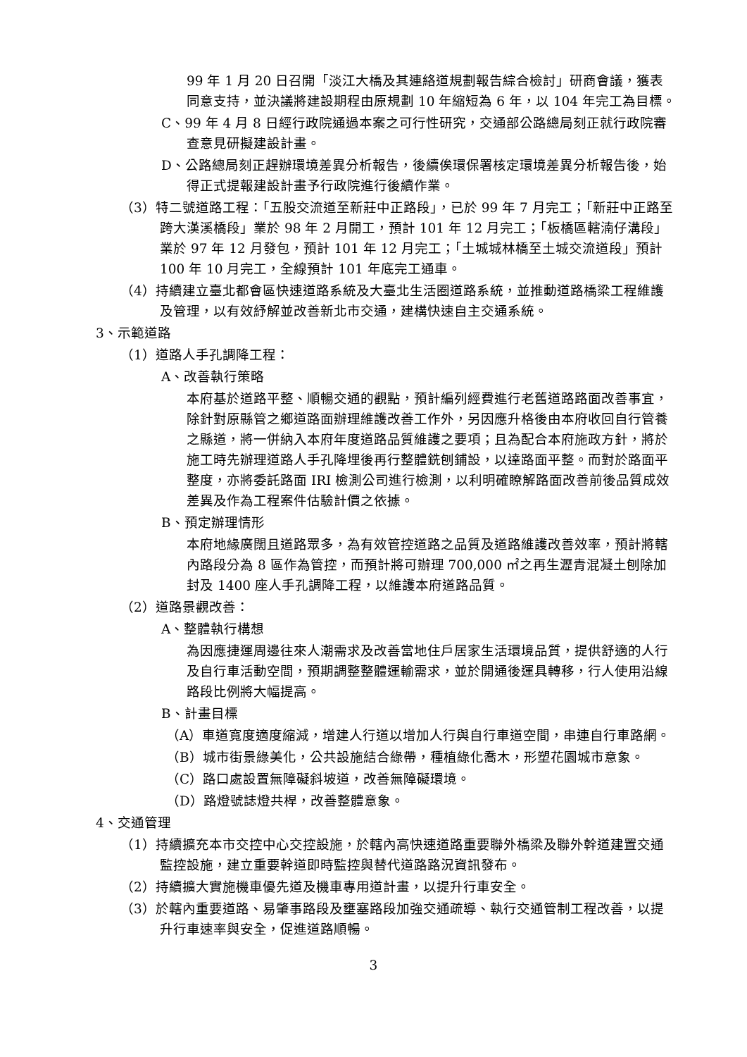99 年 1 月 20 日召開「淡江大橋及其連絡道規劃報告綜合檢討」研商會議，獲表同意支持，並決議將建設期程由原規劃 10 年縮短為 6 年，以 104 年完工為目標。
C、99 年 4 月 8 日經行政院通過本案之可行性研究，交通部公路總局刻正就行政院審查意見研擬建設計畫。
D、公路總局刻正趕辦環境差異分析報告，後續俟環保署核定環境差異分析報告後，始得正式提報建設計畫予行政院進行後續作業。
（3）特二號道路工程：「五股交流道至新莊中正路段」，已於 99 年 7 月完工；「新莊中正路至跨大漢溪橋段」業於 98 年 2 月開工，預計 101 年 12 月完工；「板橋區轄湳仔溝段」業於 97 年 12 月發包，預計 101 年 12 月完工；「土城城林橋至土城交流道段」預計 100 年 10 月完工，全線預計 101 年底完工通車。
（4）持續建立臺北都會區快速道路系統及大臺北生活圈道路系統，並推動道路橋梁工程維護及管理，以有效紓解並改善新北市交通，建構快速自主交通系統。
3、示範道路
（1）道路人手孔調降工程：
A、改善執行策略
本府基於道路平整、順暢交通的觀點，預計編列經費進行老舊道路路面改善事宜，除針對原縣管之鄉道路面辦理維護改善工作外，另因應升格後由本府收回自行管養之縣道，將一併納入本府年度道路品質維護之要項；且為配合本府施政方針，將於施工時先辦理道路人手孔降埋後再行整體銑刨鋪設，以達路面平整。而對於路面平整度，亦將委託路面 IRI 檢測公司進行檢測，以利明確瞭解路面改善前後品質成效差異及作為工程案件估驗計價之依據。
B、預定辦理情形
本府地緣廣闊且道路眾多，為有效管控道路之品質及道路維護改善效率，預計將轄內路段分為 8 區作為管控，而預計將可辦理 700,000 ㎡之再生瀝青混凝土刨除加封及 1400 座人手孔調降工程，以維護本府道路品質。
（2）道路景觀改善：
A、整體執行構想
為因應捷運周邊往來人潮需求及改善當地住戶居家生活環境品質，提供舒適的人行及自行車活動空間，預期調整整體運輸需求，並於開通後運具轉移，行人使用沿線路段比例將大幅提高。
B、計畫目標
（A）車道寬度適度縮減，增建人行道以增加人行與自行車道空間，串連自行車路網。
（B）城市街景綠美化，公共設施結合綠帶，種植綠化喬木，形塑花園城市意象。
（C）路口處設置無障礙斜坡道，改善無障礙環境。
（D）路燈號誌燈共桿，改善整體意象。
4、交通管理
（1）持續擴充本市交控中心交控設施，於轄內高快速道路重要聯外橋梁及聯外幹道建置交通監控設施，建立重要幹道即時監控與替代道路路況資訊發布。
（2）持續擴大實施機車優先道及機車專用道計畫，以提升行車安全。
（3）於轄內重要道路、易肇事路段及壅塞路段加強交通疏導、執行交通管制工程改善，以提升行車速率與安全，促進道路順暢。
3